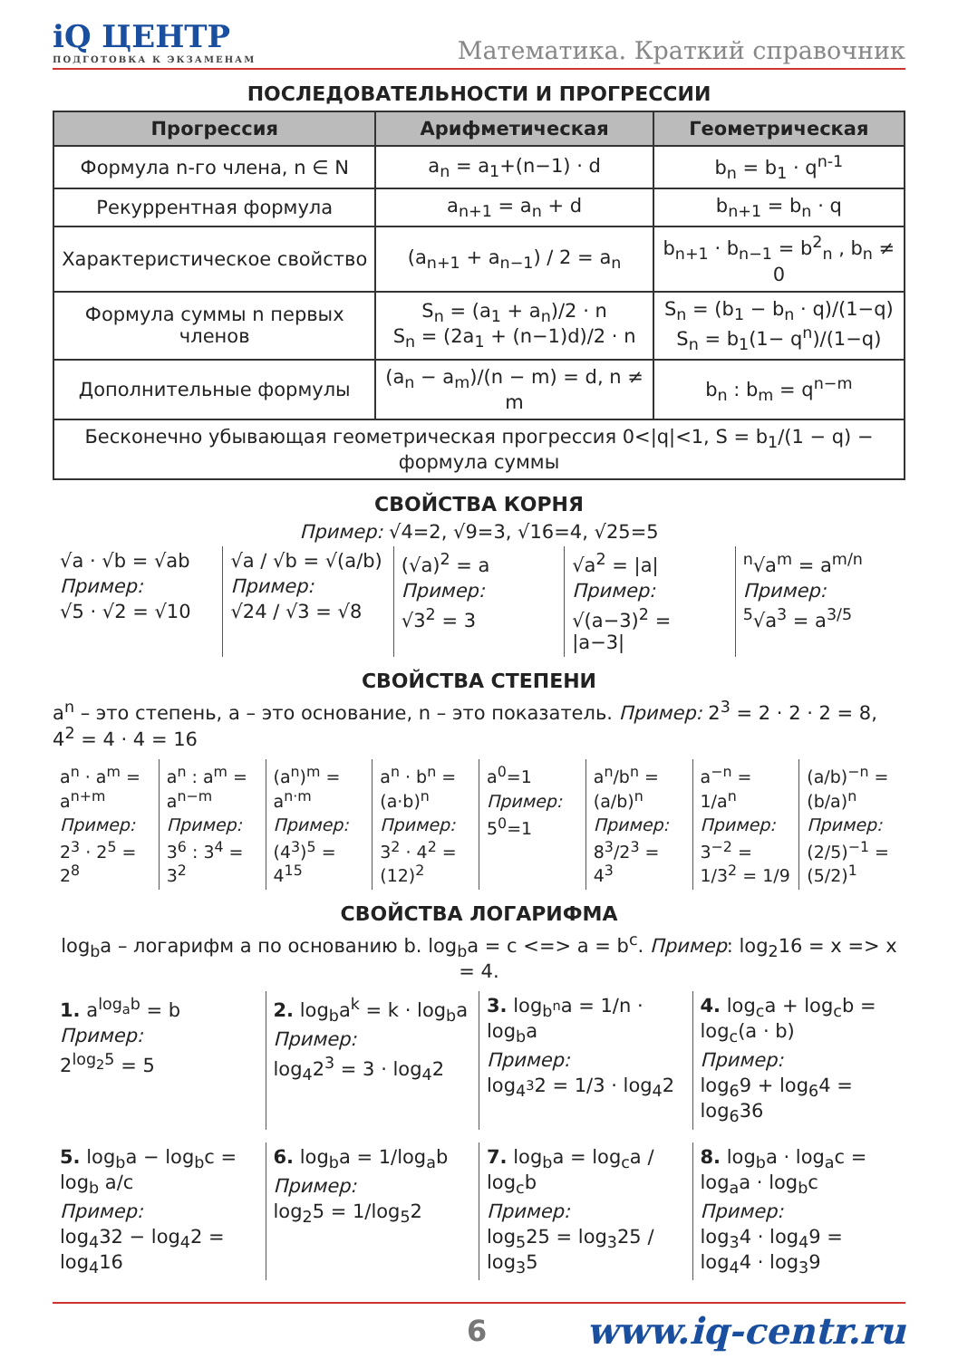iQ ЦЕНТР
ПОДГОТОВКА К ЭКЗАМЕНАМ
Математика. Краткий справочник
ПОСЛЕДОВАТЕЛЬНОСТИ И ПРОГРЕССИИ
| Прогрессия | Арифметическая | Геометрическая |
| --- | --- | --- |
| Формула n-го члена, n ∈ N | a<sub>n</sub> = a<sub>1</sub>+(n−1) · d | b<sub>n</sub> = b<sub>1</sub> · q<sup>n-1</sup> |
| Рекуррентная формула | a<sub>n+1</sub> = a<sub>n</sub> + d | b<sub>n+1</sub> = b<sub>n</sub> · q |
| Характеристическое свойство | (a<sub>n+1</sub> + a<sub>n−1</sub>) / 2 = a<sub>n</sub> | b<sub>n+1</sub> · b<sub>n−1</sub> = b<sup>2</sup><sub>n</sub> , b<sub>n</sub> ≠ 0 |
| Формула суммы n первых членов | S<sub>n</sub> = (a<sub>1</sub> + a<sub>n</sub>)/2 · n S<sub>n</sub> = (2a<sub>1</sub> + (n−1)d)/2 · n | S<sub>n</sub> = (b<sub>1</sub> − b<sub>n</sub> · q)/(1−q) S<sub>n</sub> = b<sub>1</sub>(1− q<sup>n</sup>)/(1−q) |
| Дополнительные формулы | (a<sub>n</sub> − a<sub>m</sub>)/(n − m) = d, n ≠ m | b<sub>n</sub> : b<sub>m</sub> = q<sup>n−m</sup> |
| Бесконечно убывающая геометрическая прогрессия 0</q/<1, S = b<sub>1</sub>/(1 − q) − формула суммы | | |
СВОЙСТВА КОРНЯ
Пример: √4=2, √9=3, √16=4, √25=5
√a · √b = √ab
Пример:
√5 · √2 = √10
√a / √b = √(a/b)
Пример:
√24 / √3 = √8
(√a)<sup>2</sup> = a
Пример:
√3<sup>2</sup> = 3
√a<sup>2</sup> = |a|
Пример:
√(a−3)<sup>2</sup> = |a−3|
<sup>n</sup>√a<sup>m</sup> = a<sup>m/n</sup>
Пример:
<sup>5</sup>√a<sup>3</sup> = a<sup>3/5</sup>
СВОЙСТВА СТЕПЕНИ
a<sup>n</sup> – это степень, a – это основание, n – это показатель. Пример: 2<sup>3</sup> = 2 · 2 · 2 = 8, 4<sup>2</sup> = 4 · 4 = 16
a<sup>n</sup> · a<sup>m</sup> = a<sup>n+m</sup>
Пример:
2<sup>3</sup> · 2<sup>5</sup> = 2<sup>8</sup>
a<sup>n</sup> : a<sup>m</sup> = a<sup>n−m</sup>
Пример:
3<sup>6</sup> : 3<sup>4</sup> = 3<sup>2</sup>
(a<sup>n</sup>)<sup>m</sup> = a<sup>n·m</sup>
Пример:
(4<sup>3</sup>)<sup>5</sup> = 4<sup>15</sup>
a<sup>n</sup> · b<sup>n</sup> = (a·b)<sup>n</sup>
Пример:
3<sup>2</sup> · 4<sup>2</sup> = (12)<sup>2</sup>
a<sup>0</sup>=1
Пример:
5<sup>0</sup>=1
a<sup>n</sup>/b<sup>n</sup> = (a/b)<sup>n</sup>
Пример:
8<sup>3</sup>/2<sup>3</sup> = 4<sup>3</sup>
a<sup>−n</sup> = 1/a<sup>n</sup>
Пример:
3<sup>−2</sup> = 1/3<sup>2</sup> = 1/9
(a/b)<sup>−n</sup> = (b/a)<sup>n</sup>
Пример:
(2/5)<sup>−1</sup> = (5/2)<sup>1</sup>
СВОЙСТВА ЛОГАРИФМА
log<sub>b</sub>a – логарифм a по основанию b. log<sub>b</sub>a = c <=> a = b<sup>c</sup>. Пример: log<sub>2</sub>16 = x => x = 4.
1. a<sup>log<sub>a</sub>b</sup> = b
Пример:
2<sup>log<sub>2</sub>5</sup> = 5
2. log<sub>b</sub>a<sup>k</sup> = k · log<sub>b</sub>a
Пример:
log<sub>4</sub>2<sup>3</sup> = 3 · log<sub>4</sub>2
3. log<sub>b<sup>n</sup></sub>a = 1/n · log<sub>b</sub>a
Пример:
log<sub>4<sup>3</sup></sub>2 = 1/3 · log<sub>4</sub>2
4. log<sub>c</sub>a + log<sub>c</sub>b = log<sub>c</sub>(a · b)
Пример:
log<sub>6</sub>9 + log<sub>6</sub>4 = log<sub>6</sub>36
5. log<sub>b</sub>a − log<sub>b</sub>c = log<sub>b</sub> a/c
Пример:
log<sub>4</sub>32 − log<sub>4</sub>2 = log<sub>4</sub>16
6. log<sub>b</sub>a = 1/log<sub>a</sub>b
Пример:
log<sub>2</sub>5 = 1/log<sub>5</sub>2
7. log<sub>b</sub>a = log<sub>c</sub>a / log<sub>c</sub>b
Пример:
log<sub>5</sub>25 = log<sub>3</sub>25 / log<sub>3</sub>5
8. log<sub>b</sub>a · log<sub>a</sub>c = log<sub>a</sub>a · log<sub>b</sub>c
Пример:
log<sub>3</sub>4 · log<sub>4</sub>9 = log<sub>4</sub>4 · log<sub>3</sub>9
6 www.iq-centr.ru